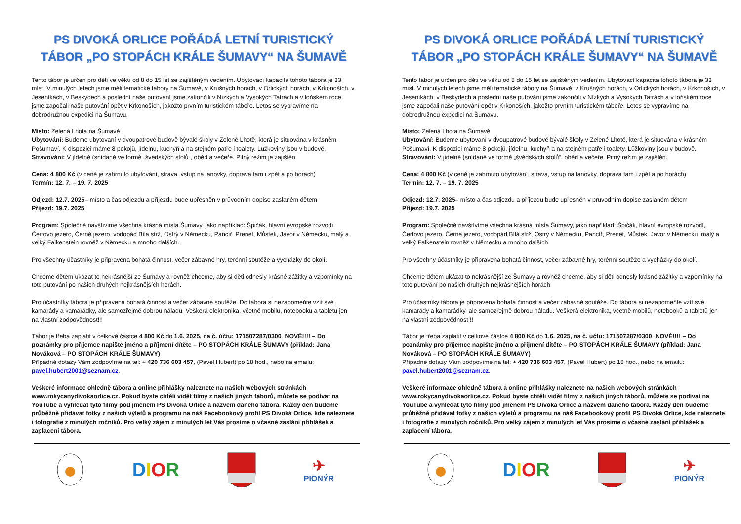PS DIVOKÁ ORLICE POŘÁDÁ LETNÍ TURISTICKÝ TÁBOR „PO STOPÁCH KRÁLE ŠUMAVY“ NA ŠUMAVĚ
Tento tábor je určen pro děti ve věku od 8 do 15 let se zajištěným vedením. Ubytovací kapacita tohoto tábora je 33 míst. V minulých letech jsme měli tematické tábory na Šumavě, v Krušných horách, v Orlických horách, v Krkonoších, v Jeseníkách, v Beskydech a poslední naše putování jsme zakončili v Nízkých a Vysokých Tatrách a v loňském roce jsme započali naše putování opět v Krkonoších, jakožto prvním turistickém táboře. Letos se vypravíme na dobrodružnou expedici na Šumavu.
Místo: Zelená Lhota na Šumavě
Ubytování: Budeme ubytovaní v dvoupatrové budově bývalé školy v Zelené Lhotě, která je situována v krásném Pošumaví. K dispozici máme 8 pokojů, jídelnu, kuchyň a na stejném patře i toalety. Lůžkoviny jsou v budově.
Stravování: V jídelně (snídaně ve formě „švédských stolů“, oběd a večeře. Pitný režim je zajištěn.
Cena: 4 800 Kč (v ceně je zahrnuto ubytování, strava, vstup na lanovky, doprava tam i zpět a po horách)
Termín: 12. 7. – 19. 7. 2025
Odjezd: 12.7. 2025– místo a čas odjezdu a příjezdu bude upřesněn v průvodním dopise zaslaném dětem
Příjezd: 19.7. 2025
Program: Společně navštívíme všechna krásná místa Šumavy, jako například: Špičák, hlavní evropské rozvodí, Čertovo jezero, Černé jezero, vodopád Bílá strž, Ostrý v Německu, Pancíř, Prenet, Můstek, Javor v Německu, malý a velký Falkenstein rovněž v Německu a mnoho dalších.
Pro všechny účastníky je připravena bohatá činnost, večer zábavné hry, terénní soutěže a vycházky do okolí.
Chceme dětem ukázat to nekrásnější ze Šumavy a rovněž chceme, aby si děti odnesly krásné zážitky a vzpomínky na toto putování po našich druhých nejkrásnějších horách.
Pro účastníky tábora je připravena bohatá činnost a večer zábavné soutěže. Do tábora si nezapomeňte vzít své kamarády a kamarádky, ale samozřejmě dobrou náladu. Veškerá elektronika, včetně mobilů, notebooků a tabletů jen na vlastní zodpovědnost!!!
Tábor je třeba zaplatit v celkové částce 4 800 Kč do 1.6. 2025, na č. účtu: 171507287/0300. NOVĚ!!!! – Do poznámky pro příjemce napište jméno a příjmení dítěte – PO STOPÁCH KRÁLE ŠUMAVY (příklad: Jana Nováková – PO STOPÁCH KRÁLE ŠUMAVY)
Případné dotazy Vám zodpovíme na tel: + 420 736 603 457, (Pavel Hubert) po 18 hod., nebo na emailu: pavel.hubert2001@seznam.cz.
Veškeré informace ohledně tábora a online přihlášky naleznete na našich webových stránkách www.rokycanydivokaorlice.cz. Pokud byste chtěli vidět filmy z našich jiných táborů, můžete se podívat na YouTube a vyhledat tyto filmy pod jménem PS Divoká Orlice a názvem daného tábora. Každý den budeme průběžně přidávat fotky z našich výletů a programu na náš Facebookový profil PS Divoká Orlice, kde naleznete i fotografie z minulých ročníků. Pro velký zájem z minulých let Vás prosíme o včasné zaslání přihlášek a zaplacení tábora.
DIOR
✈
PIONÝR
PS DIVOKÁ ORLICE POŘÁDÁ LETNÍ TURISTICKÝ TÁBOR „PO STOPÁCH KRÁLE ŠUMAVY“ NA ŠUMAVĚ
Tento tábor je určen pro děti ve věku od 8 do 15 let se zajištěným vedením. Ubytovací kapacita tohoto tábora je 33 míst. V minulých letech jsme měli tematické tábory na Šumavě, v Krušných horách, v Orlických horách, v Krkonoších, v Jeseníkách, v Beskydech a poslední naše putování jsme zakončili v Nízkých a Vysokých Tatrách a v loňském roce jsme započali naše putování opět v Krkonoších, jakožto prvním turistickém táboře. Letos se vypravíme na dobrodružnou expedici na Šumavu.
Místo: Zelená Lhota na Šumavě
Ubytování: Budeme ubytovaní v dvoupatrové budově bývalé školy v Zelené Lhotě, která je situována v krásném Pošumaví. K dispozici máme 8 pokojů, jídelnu, kuchyň a na stejném patře i toalety. Lůžkoviny jsou v budově.
Stravování: V jídelně (snídaně ve formě „švédských stolů“, oběd a večeře. Pitný režim je zajištěn.
Cena: 4 800 Kč (v ceně je zahrnuto ubytování, strava, vstup na lanovky, doprava tam i zpět a po horách)
Termín: 12. 7. – 19. 7. 2025
Odjezd: 12.7. 2025– místo a čas odjezdu a příjezdu bude upřesněn v průvodním dopise zaslaném dětem
Příjezd: 19.7. 2025
Program: Společně navštívíme všechna krásná místa Šumavy, jako například: Špičák, hlavní evropské rozvodí, Čertovo jezero, Černé jezero, vodopád Bílá strž, Ostrý v Německu, Pancíř, Prenet, Můstek, Javor v Německu, malý a velký Falkenstein rovněž v Německu a mnoho dalších.
Pro všechny účastníky je připravena bohatá činnost, večer zábavné hry, terénní soutěže a vycházky do okolí.
Chceme dětem ukázat to nekrásnější ze Šumavy a rovněž chceme, aby si děti odnesly krásné zážitky a vzpomínky na toto putování po našich druhých nejkrásnějších horách.
Pro účastníky tábora je připravena bohatá činnost a večer zábavné soutěže. Do tábora si nezapomeňte vzít své kamarády a kamarádky, ale samozřejmě dobrou náladu. Veškerá elektronika, včetně mobilů, notebooků a tabletů jen na vlastní zodpovědnost!!!
Tábor je třeba zaplatit v celkové částce 4 800 Kč do 1.6. 2025, na č. účtu: 171507287/0300. NOVĚ!!!! – Do poznámky pro příjemce napište jméno a příjmení dítěte – PO STOPÁCH KRÁLE ŠUMAVY (příklad: Jana Nováková – PO STOPÁCH KRÁLE ŠUMAVY)
Případné dotazy Vám zodpovíme na tel: + 420 736 603 457, (Pavel Hubert) po 18 hod., nebo na emailu: pavel.hubert2001@seznam.cz.
Veškeré informace ohledně tábora a online přihlášky naleznete na našich webových stránkách www.rokycanydivokaorlice.cz. Pokud byste chtěli vidět filmy z našich jiných táborů, můžete se podívat na YouTube a vyhledat tyto filmy pod jménem PS Divoká Orlice a názvem daného tábora. Každý den budeme průběžně přidávat fotky z našich výletů a programu na náš Facebookový profil PS Divoká Orlice, kde naleznete i fotografie z minulých ročníků. Pro velký zájem z minulých let Vás prosíme o včasné zaslání přihlášek a zaplacení tábora.
DIOR
✈
PIONÝR